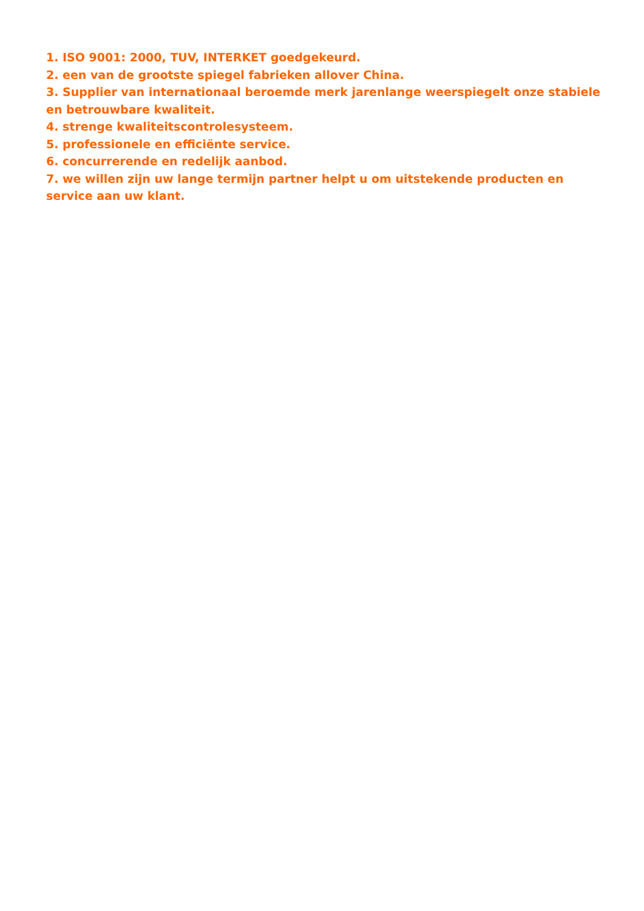1. ISO 9001: 2000, TUV, INTERKET goedgekeurd.
2. een van de grootste spiegel fabrieken allover China.
3. Supplier van internationaal beroemde merk jarenlange weerspiegelt onze stabiele en betrouwbare kwaliteit.
4. strenge kwaliteitscontrolesysteem.
5. professionele en efficiënte service.
6. concurrerende en redelijk aanbod.
7. we willen zijn uw lange termijn partner helpt u om uitstekende producten en service aan uw klant.